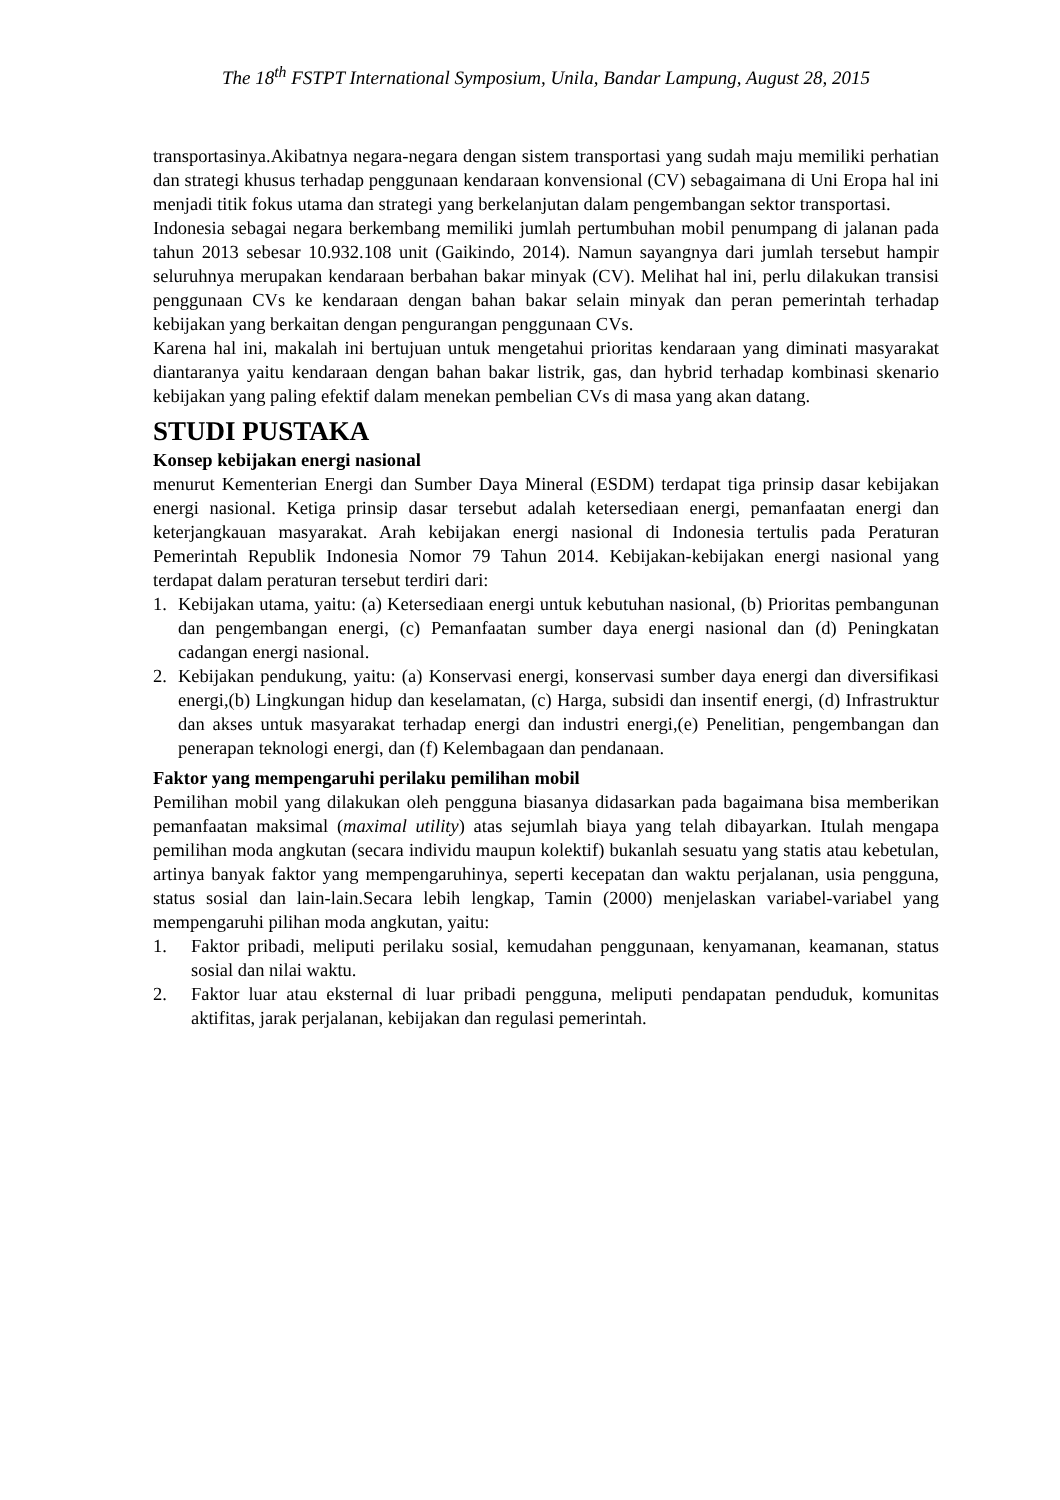The 18<sup>th</sup> FSTPT International Symposium, Unila, Bandar Lampung, August 28, 2015
transportasinya.Akibatnya negara-negara dengan sistem transportasi yang sudah maju memiliki perhatian dan strategi khusus terhadap penggunaan kendaraan konvensional (CV) sebagaimana di Uni Eropa hal ini menjadi titik fokus utama dan strategi yang berkelanjutan dalam pengembangan sektor transportasi.
Indonesia sebagai negara berkembang memiliki jumlah pertumbuhan mobil penumpang di jalanan pada tahun 2013 sebesar 10.932.108 unit (Gaikindo, 2014). Namun sayangnya dari jumlah tersebut hampir seluruhnya merupakan kendaraan berbahan bakar minyak (CV). Melihat hal ini, perlu dilakukan transisi penggunaan CVs ke kendaraan dengan bahan bakar selain minyak dan peran pemerintah terhadap kebijakan yang berkaitan dengan pengurangan penggunaan CVs.
Karena hal ini, makalah ini bertujuan untuk mengetahui prioritas kendaraan yang diminati masyarakat diantaranya yaitu kendaraan dengan bahan bakar listrik, gas, dan hybrid terhadap kombinasi skenario kebijakan yang paling efektif dalam menekan pembelian CVs di masa yang akan datang.
STUDI PUSTAKA
Konsep kebijakan energi nasional
menurut Kementerian Energi dan Sumber Daya Mineral (ESDM) terdapat tiga prinsip dasar kebijakan energi nasional. Ketiga prinsip dasar tersebut adalah ketersediaan energi, pemanfaatan energi dan keterjangkauan masyarakat. Arah kebijakan energi nasional di Indonesia tertulis pada Peraturan Pemerintah Republik Indonesia Nomor 79 Tahun 2014. Kebijakan-kebijakan energi nasional yang terdapat dalam peraturan tersebut terdiri dari:
1. Kebijakan utama, yaitu: (a) Ketersediaan energi untuk kebutuhan nasional, (b) Prioritas pembangunan dan pengembangan energi, (c) Pemanfaatan sumber daya energi nasional dan (d) Peningkatan cadangan energi nasional.
2. Kebijakan pendukung, yaitu: (a) Konservasi energi, konservasi sumber daya energi dan diversifikasi energi,(b) Lingkungan hidup dan keselamatan, (c) Harga, subsidi dan insentif energi, (d) Infrastruktur dan akses untuk masyarakat terhadap energi dan industri energi,(e) Penelitian, pengembangan dan penerapan teknologi energi, dan (f) Kelembagaan dan pendanaan.
Faktor yang mempengaruhi perilaku pemilihan mobil
Pemilihan mobil yang dilakukan oleh pengguna biasanya didasarkan pada bagaimana bisa memberikan pemanfaatan maksimal (maximal utility) atas sejumlah biaya yang telah dibayarkan. Itulah mengapa pemilihan moda angkutan (secara individu maupun kolektif) bukanlah sesuatu yang statis atau kebetulan, artinya banyak faktor yang mempengaruhinya, seperti kecepatan dan waktu perjalanan, usia pengguna, status sosial dan lain-lain.Secara lebih lengkap, Tamin (2000) menjelaskan variabel-variabel yang mempengaruhi pilihan moda angkutan, yaitu:
1. Faktor pribadi, meliputi perilaku sosial, kemudahan penggunaan, kenyamanan, keamanan, status sosial dan nilai waktu.
2. Faktor luar atau eksternal di luar pribadi pengguna, meliputi pendapatan penduduk, komunitas aktifitas, jarak perjalanan, kebijakan dan regulasi pemerintah.